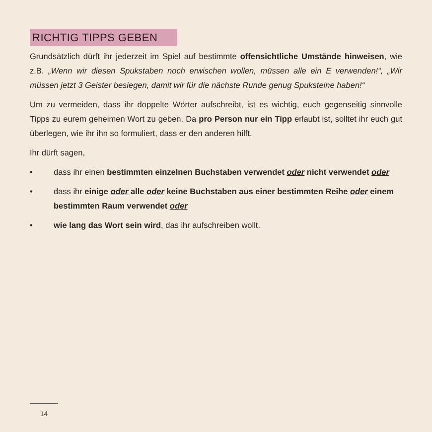RICHTIG TIPPS GEBEN
Grundsätzlich dürft ihr jederzeit im Spiel auf bestimmte offensichtliche Umstände hinweisen, wie z.B. „Wenn wir diesen Spukstaben noch erwischen wollen, müssen alle ein E verwenden!“, „Wir müssen jetzt 3 Geister besiegen, damit wir für die nächste Runde genug Spuksteine haben!“
Um zu vermeiden, dass ihr doppelte Wörter aufschreibt, ist es wichtig, euch gegenseitig sinnvolle Tipps zu eurem geheimen Wort zu geben. Da pro Person nur ein Tipp erlaubt ist, solltet ihr euch gut überlegen, wie ihr ihn so formuliert, dass er den anderen hilft.
Ihr dürft sagen,
• dass ihr einen bestimmten einzelnen Buchstaben verwendet oder nicht verwendet oder
• dass ihr einige oder alle oder keine Buchstaben aus einer bestimmten Reihe oder einem bestimmten Raum verwendet oder
• wie lang das Wort sein wird, das ihr aufschreiben wollt.
14